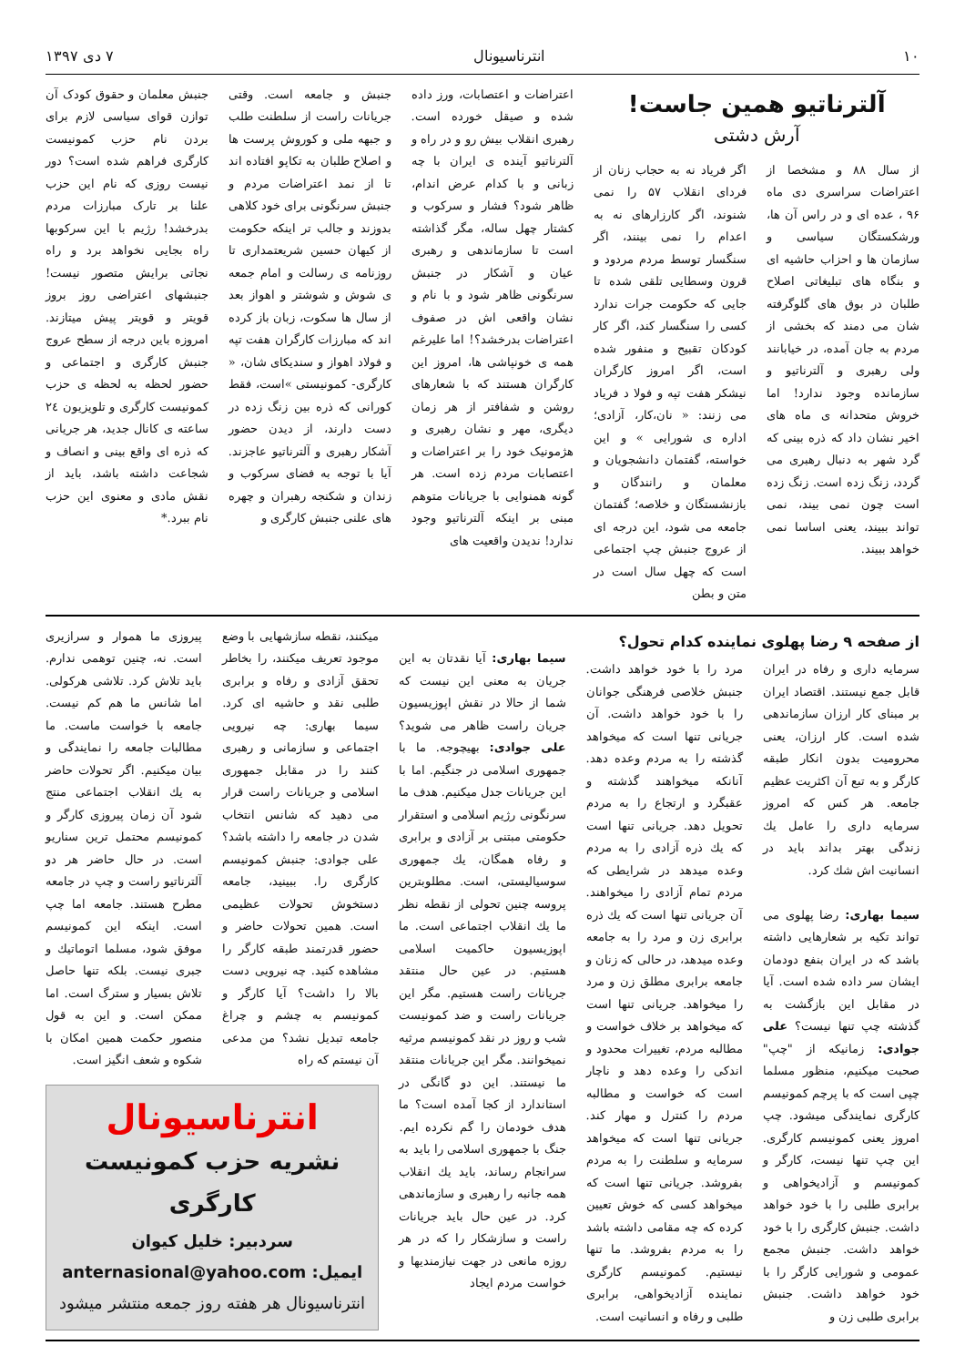۱۰ انترناسیونال ۷ دی ۱۳۹۷
آلترناتیو همین جاست!
آرش دشتی
از سال ۸۸ و مشخصا از اعتراضات سراسری دی ماه ۹۶ ، عده ای و در راس آن ها، ورشکستگان سیاسی و سازمان ها و احزاب حاشیه ای و بنگاه های تبلیغاتی اصلاح طلبان در بوق های گلوگرفته شان می دمند که بخشی از مردم به جان آمده، در خیابانند ولی رهبری و آلترناتیو و سازمانده وجود ندارد! اما خروش متحدانه ی ماه های اخیر نشان داد که ذره بینی که گرد شهر به دنبال رهبری می گردد، زنگ زده است. زنگ زده است چون نمی بیند، نمی تواند ببیند، یعنی اساسا نمی خواهد ببیند.
اگر فریاد نه به حجاب زنان از فردای انقلاب ۵۷ را نمی شنوند، اگر کارزارهای نه به اعدام را نمی بینند، اگر سنگسار توسط مردم مردود و قرون وسطایی تلقی شده تا جایی که حکومت جرات ندارد کسی را سنگسار کند، اگر کار کودکان تقبیح و منفور شده است، اگر امروز کارگران نیشکر هفت تپه و فولا د فریاد می زنند: « نان،کار، آزادی؛ اداره ی شورایی » و این خواسته، گفتمان دانشجویان و معلمان و رانندگان و بازنشستگان و خلاصه؛ گفتمان جامعه می شود، این درجه ای از عروج جنبش چپ اجتماعی است که چهل سال است در متن و بطن
اعتراضات و اعتصابات، ورز داده شده و صیقل خورده است. رهبری انقلاب بیش رو و در راه و آلترناتیو آینده ی ایران با چه زبانی و با کدام عرض اندام، ظاهر شود؟ فشار و سرکوب و کشتار چهل ساله، مگر گذاشته است تا سازماندهی و رهبری عیان و آشکار در جنبش سرنگونی ظاهر شود و با نام و نشان واقعی اش در صفوف اعتراضات بدرخشد؟! اما علیرغم همه ی خونپاشی ها، امروز این کارگران هستند که با شعارهای روشن و شفافتر از هر زمان دیگری، مهر و نشان رهبری و هژمونیک خود را بر اعتراضات و اعتصابات مردم زده است. هر گونه همنوایی با جریانات متوهم مبنی بر اینکه آلترناتیو وجود ندارد! ندیدن واقعیت های
جنبش و جامعه است. وقتی جریانات راست از سلطنت طلب و جبهه ملی و کوروش پرست ها و اصلاح طلبان به تکاپو افتاده اند تا از نمد اعتراضات مردم و جنبش سرنگونی برای خود کلاهی بدوزند و جالب تر اینکه حکومت از کیهان حسین شریعتمداری تا روزنامه ی رسالت و امام جمعه ی شوش و شوشتر و اهواز بعد از سال ها سکوت، زبان باز کرده اند که مبارزات کارگران هفت تپه و فولاد اهواز و سندیکای شان، « کارگری- کمونیستی »است، فقط کورانی که ذره بین زنگ زده در دست دارند، از دیدن حضور آشکار رهبری و آلترناتیو عاجزند. آیا با توجه به فضای سرکوب و زندان و شکنجه رهبران و چهره های علنی جنبش کارگری و
جنبش معلمان و حقوق کودک آن توازن قوای سیاسی لازم برای بردن نام حزب کمونیست کارگری فراهم شده است؟ دور نیست روزی که نام این حزب علنا بر تارک مبارزات مردم بدرخشد! رژیم با این سرکوبها راه بجایی نخواهد برد و راه نجاتی برایش متصور نیست! جنبشهای اعتراضی روز بروز قویتر و قویتر پیش میتازند. امروزه باین درجه از سطح عروج جنبش کارگری و اجتماعی و حضور لحظه به لحظه ی حزب کمونیست کارگری و تلویزیون ۲٤ ساعته ی کانال جدید، هر جریانی که ذره ای واقع بینی و انصاف و شجاعت داشته باشد، باید از نقش مادی و معنوی این حزب نام ببرد.*
از صفحه ۹ رضا پهلوی نماینده کدام تحول؟
سرمایه داری و رفاه در ایران قابل جمع نیستند. اقتصاد ایران بر مبنای کار ارزان سازماندهی شده است. کار ارزان، یعنی محرومیت بدون انکار طبقه کارگر و به تبع آن اکثریت عظیم جامعه. هر کس که امروز سرمایه داری را عامل یك زندگی بهتر بداند باید در انسانیت اش شك کرد.
سیما بهاری: رضا پهلوی می تواند تکیه بر شعارهایی داشته باشد که در ایران بنفع دودمان ایشان سر داده شده است. آیا در مقابل این بازگشت به گذشته چپ تنها نیست؟ علی جوادی: زمانیکه از "چپ" صحبت میکنیم، منظور مسلما چپی است که با پرچم کمونیسم کارگری نمایندگی میشود. چپ امروز یعنی کمونیسم کارگری. این چپ تنها نیست، کارگر و کمونیسم و آزادیخواهی و برابری طلبی را با خود خواهد داشت. جنبش کارگری را با خود خواهد داشت. جنبش مجمع عمومی و شورایی کارگر را با خود خواهد داشت. جنبش برابری طلبی زن و
مرد را با خود خواهد داشت. جنبش خلاصی فرهنگی جوانان را با خود خواهد داشت. آن جریانی تنها است که میخواهد گذشته را به مردم وعده دهد. آنانکه میخواهند گذشته و عقبگرد و ارتجاع را به مردم تحویل دهد. جریانی تنها است که یك ذره آزادی را به مردم وعده میدهد در شرایطی که مردم تمام آزادی را میخواهند. آن جریانی تنها است که یك ذره برابری زن و مرد را به جامعه وعده میدهد، در حالی که زنان و جامعه برابری مطلق زن و مرد را میخواهد. جریانی تنها است که میخواهد بر خلاف خواست و مطالبه مردم، تغییرات محدود و اندکی را وعده دهد و ناچار است که خواست و مطالبه مردم را کنترل و مهار کند. جریانی تنها است که میخواهد سرمایه و سلطنت را به مردم بفروشد. جریانی تنها است که میخواهد کسی که خوش تعیین کرده که چه مقامی داشته باشد را به مردم بفروشد. ما تنها نیستیم. کمونیسم کارگری نماینده آزادیخواهی، برابری طلبی و رفاه و انسانیت است.
سیما بهاری: آیا نقدتان به این جریان به معنی این نیست که شما از حالا در نقش اپوزیسیون جریان راست ظاهر می شوید؟ علی جوادی: بهیچوجه. ما با جمهوری اسلامی در جنگیم. اما با این جریانات جدل میکنیم. هدف ما سرنگونی رژیم اسلامی و استقرار حکومتی مبتنی بر آزادی و برابری و رفاه همگان، یك جمهوری سوسیالیستی، است. مطلوبترین پروسه چنین تحولی از نقطه نظر ما یك انقلاب اجتماعی است. ما اپوزیسیون حاکمیت اسلامی هستیم. در عین حال منتقد جریانات راست هستیم. مگر این جریانات راست و ضد کمونیست شب و روز در نقد کمونیسم مرثیه نمیخوانند. مگر این جریانات منتقد ما نیستند. این دو گانگی در استاندارد از کجا آمده است؟ ما هدف خودمان را گم نکرده ایم. جنگ با جمهوری اسلامی را باید به سرانجام رساند، باید یك انقلاب همه جانبه را رهبری و سازماندهی کرد. در عین حال باید جریانات راست و سازشکار را که در هر روزه مانعی در جهت نیازمندیها و خواست مردم ایجاد
میکنند، نقطه سازشهایی با وضع موجود تعریف میکنند، را بخاطر تحقق آزادی و رفاه و برابری طلبی نقد و حاشیه ای کرد. سیما بهاری: چه نیرویی اجتماعی و سازمانی و رهبری کنند را در مقابل جمهوری اسلامی و جریانات راست قرار می دهید که شانس انتخاب شدن در جامعه را داشته باشد؟ علی جوادی: جنبش کمونیسم کارگری را. ببینید، جامعه دستخوش تحولات عظیمی است. همین تحولات حاضر و حضور قدرتمند طبقه کارگر را مشاهده کنید. چه نیرویی دست بالا را داشت؟ آیا کارگر و کمونیسم به چشم و چراغ جامعه تبدیل نشد؟ من مدعی آن نیستم که راه
پیروزی ما هموار و سرازیری است. نه، چنین توهمی ندارم. باید تلاش کرد. تلاشی هرکولی. اما شانس ما هم کم نیست. جامعه با خواست ماست. ما مطالبات جامعه را نمایندگی و بیان میکنیم. اگر تحولات حاضر به یك انقلاب اجتماعی منتج شود آن زمان پیروزی کارگر و کمونیسم محتمل ترین سناریو است. در حال حاضر هر دو آلترناتیو راست و چپ در جامعه مطرح هستند. جامعه اما چپ است. اینکه این کمونیسم موفق شود، مسلما اتوماتیك و جبری نیست. بلکه تنها حاصل تلاش بسیار و سترگ است. اما ممکن است. و این به قول منصور حکمت همین امکان با شکوه و شعف انگیز است.
انترناسیونال
نشریه حزب کمونیست کارگری
سردبیر: خلیل کیوان
ایمیل: anternasional@yahoo.com
انترناسیونال هر هفته روز جمعه منتشر میشود